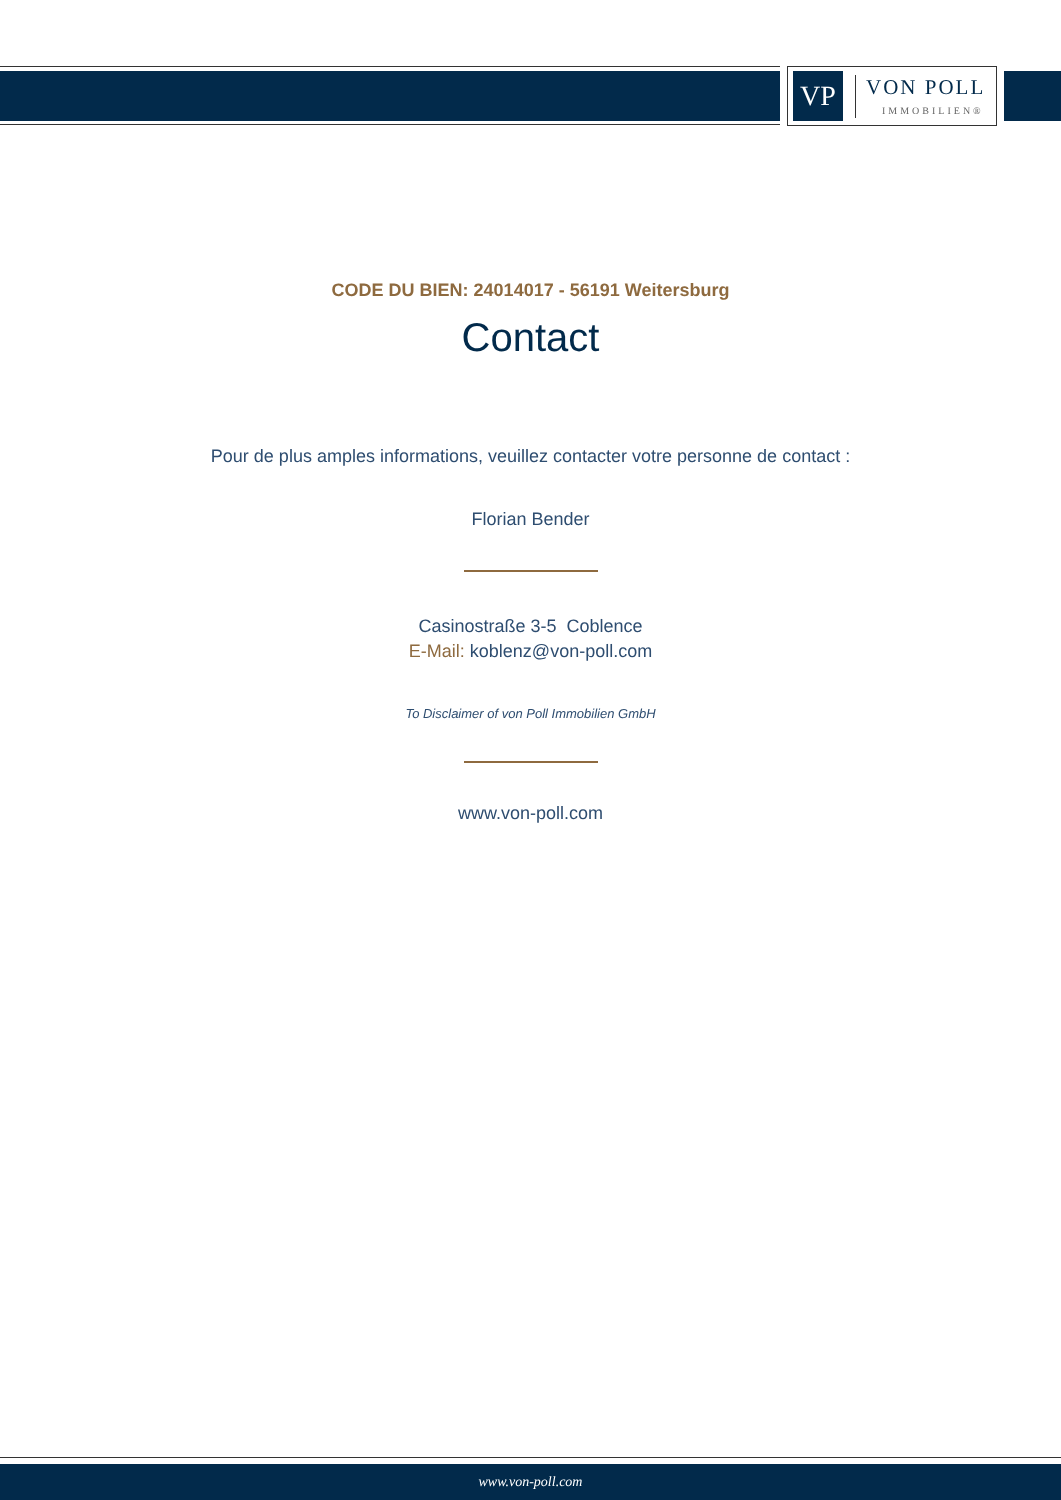VP
VON POLL
IMMOBILIEN®
CODE DU BIEN: 24014017 - 56191 Weitersburg
Contact
Pour de plus amples informations, veuillez contacter votre personne de contact :
Florian Bender
Casinostraße 3-5 Coblence
E-Mail: koblenz@von-poll.com
To Disclaimer of von Poll Immobilien GmbH
www.von-poll.com
www.von-poll.com